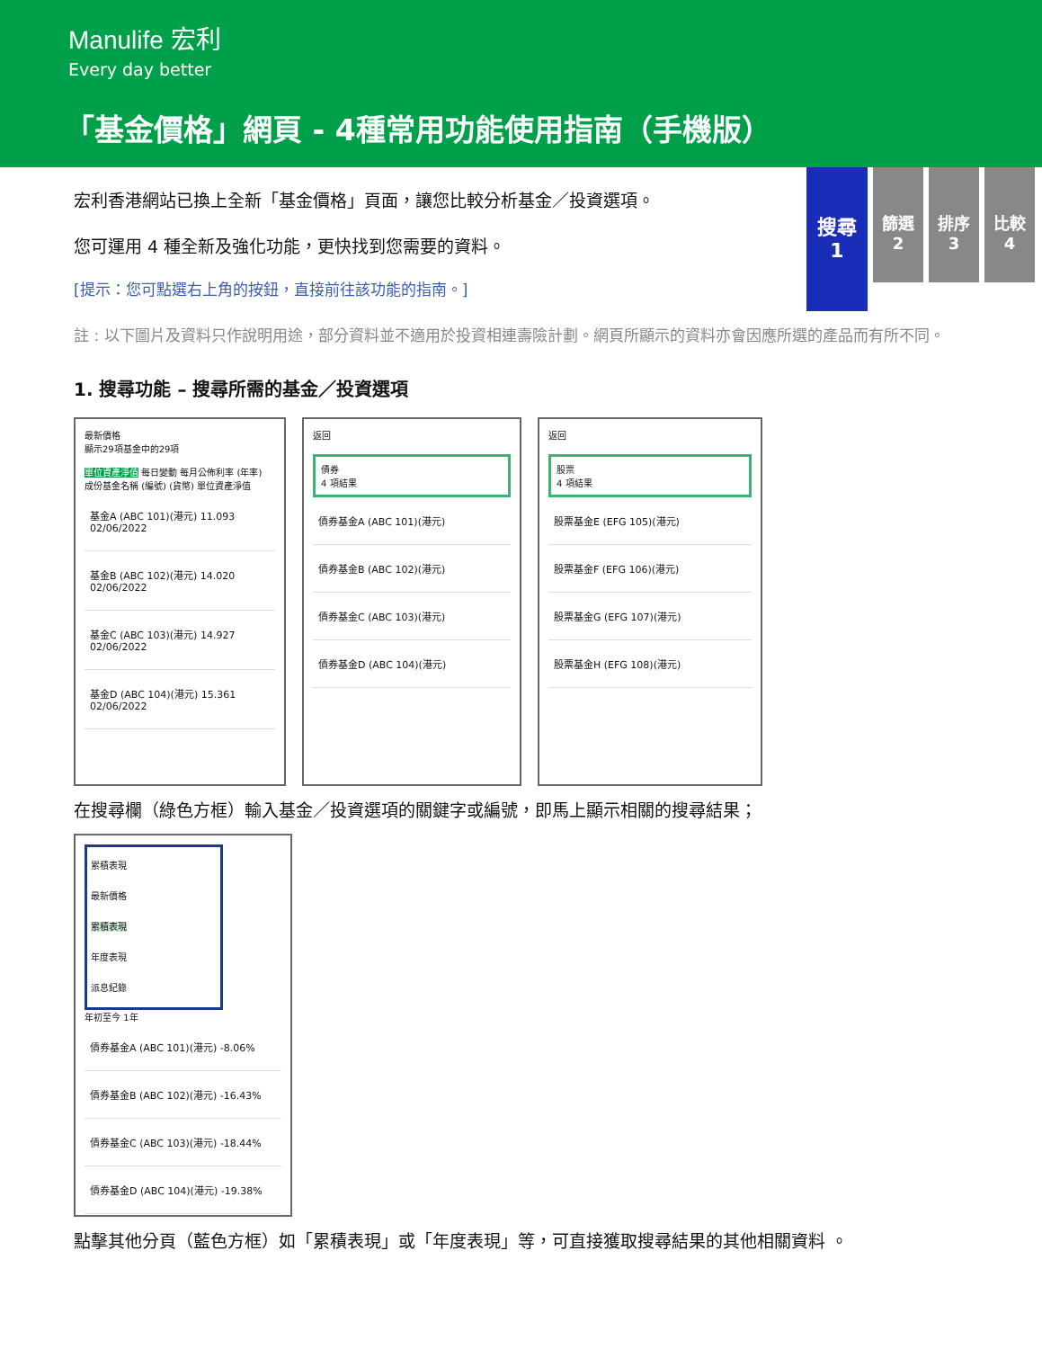Manulife 宏利
Every day better
「基金價格」網頁 - 4種常用功能使用指南（手機版）
搜尋
1
篩選
2
排序
3
比較
4
宏利香港網站已換上全新「基金價格」頁面，讓您比較分析基金／投資選項。
您可運用 4 種全新及強化功能，更快找到您需要的資料。
[提示：您可點選右上角的按鈕，直接前往該功能的指南。]
註 : 以下圖片及資料只作說明用途，部分資料並不適用於投資相連壽險計劃。網頁所顯示的資料亦會因應所選的產品而有所不同。
1. 搜尋功能 – 搜尋所需的基金／投資選項
最新價格
顯示29項基金中的29項
單位資產淨值 每日變動 每月公佈利率 (年率)
成份基金名稱 (編號) (貨幣) 單位資產淨值
基金A (ABC 101)(港元) 11.093 02/06/2022
基金B (ABC 102)(港元) 14.020 02/06/2022
基金C (ABC 103)(港元) 14.927 02/06/2022
基金D (ABC 104)(港元) 15.361 02/06/2022
返回
債券
4 項結果
債券基金A (ABC 101)(港元)
債券基金B (ABC 102)(港元)
債券基金C (ABC 103)(港元)
債券基金D (ABC 104)(港元)
返回
股票
4 項結果
股票基金E (EFG 105)(港元)
股票基金F (EFG 106)(港元)
股票基金G (EFG 107)(港元)
股票基金H (EFG 108)(港元)
在搜尋欄（綠色方框）輸入基金／投資選項的關鍵字或編號，即馬上顯示相關的搜尋結果；
累積表現
最新價格
累積表現
年度表現
派息紀錄
年初至今 1年
債券基金A (ABC 101)(港元) -8.06%
債券基金B (ABC 102)(港元) -16.43%
債券基金C (ABC 103)(港元) -18.44%
債券基金D (ABC 104)(港元) -19.38%
點擊其他分頁（藍色方框）如「累積表現」或「年度表現」等，可直接獲取搜尋結果的其他相關資料 。